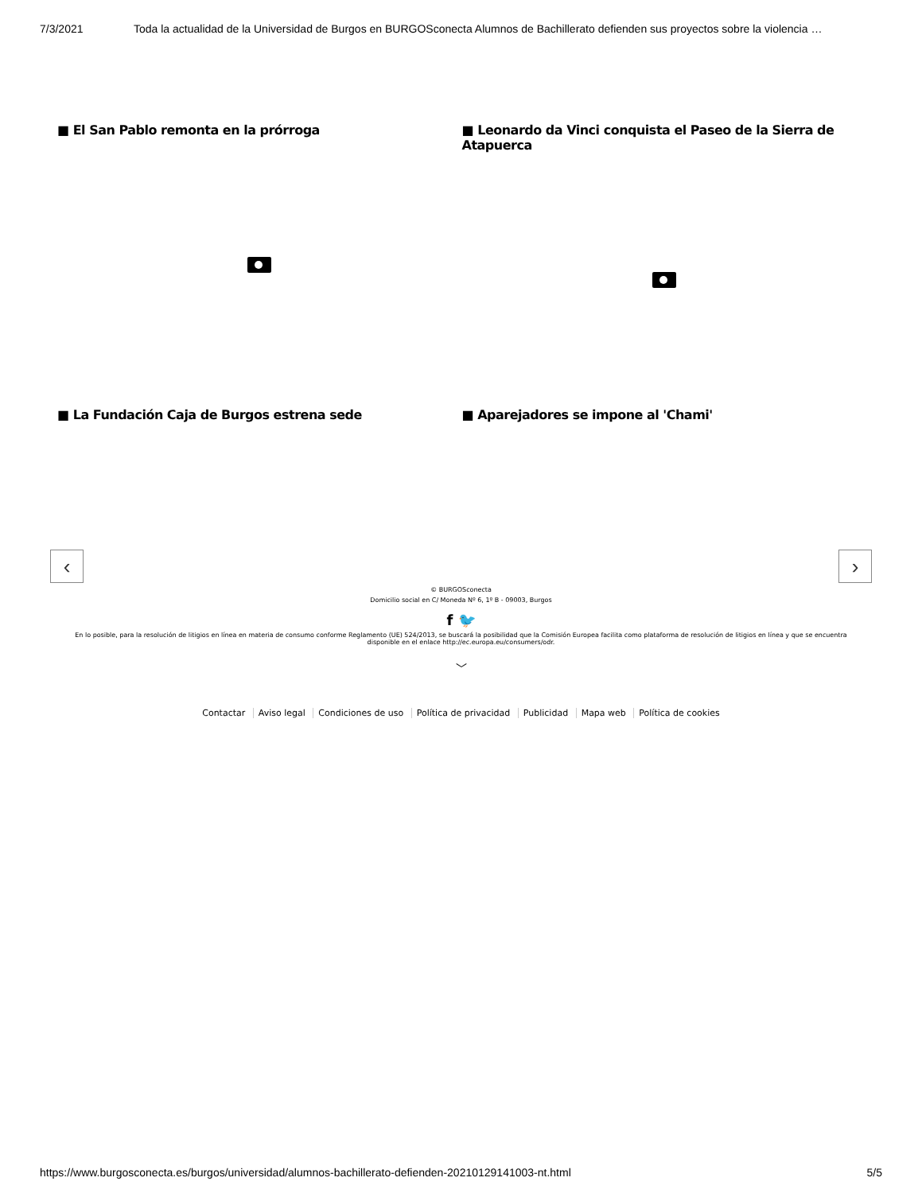7/3/2021 Toda la actualidad de la Universidad de Burgos en BURGOSconecta Alumnos de Bachillerato defienden sus proyectos sobre la violencia …
■ El San Pablo remonta en la prórroga
■ Leonardo da Vinci conquista el Paseo de la Sierra de Atapuerca
■ La Fundación Caja de Burgos estrena sede
■ Aparejadores se impone al 'Chami'
‹ ›
© BURGOSconecta
Domicilio social en C/ Moneda Nº 6, 1º B - 09003, Burgos
f 🐦
En lo posible, para la resolución de litigios en línea en materia de consumo conforme Reglamento (UE) 524/2013, se buscará la posibilidad que la Comisión Europea facilita como plataforma de resolución de litigios en línea y que se encuentra disponible en el enlace http://ec.europa.eu/consumers/odr.
﹀
Contactar Aviso legal Condiciones de uso Política de privacidad Publicidad Mapa web Política de cookies
https://www.burgosconecta.es/burgos/universidad/alumnos-bachillerato-defienden-20210129141003-nt.html 5/5